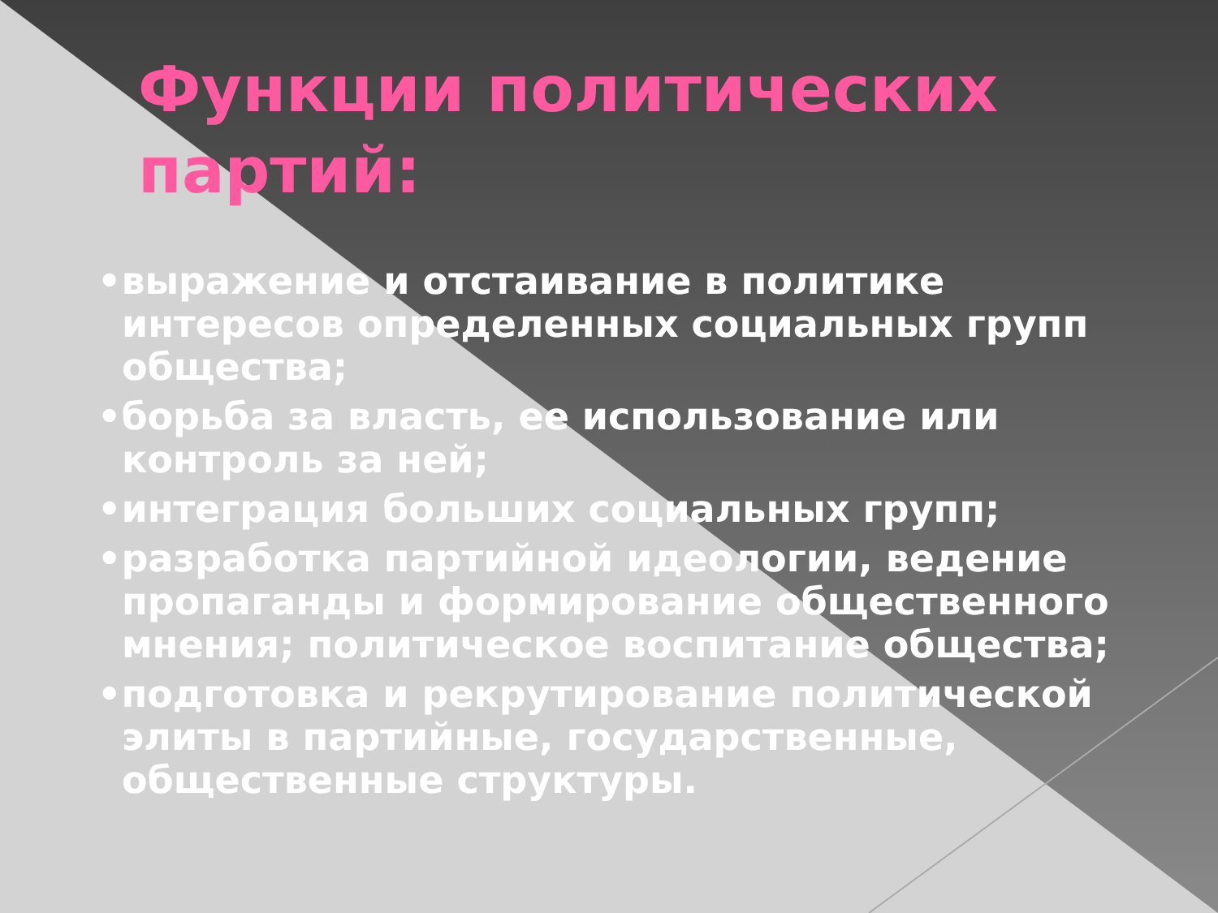Функции политических партий:
•выражение и отстаивание в политике интересов определенных социальных групп общества;
•борьба за власть, ее использование или контроль за ней;
•интеграция больших социальных групп;
•разработка партийной идеологии, ведение пропаганды и формирование общественного мнения; политическое воспитание общества;
•подготовка и рекрутирование политической элиты в партийные, государственные, общественные структуры.